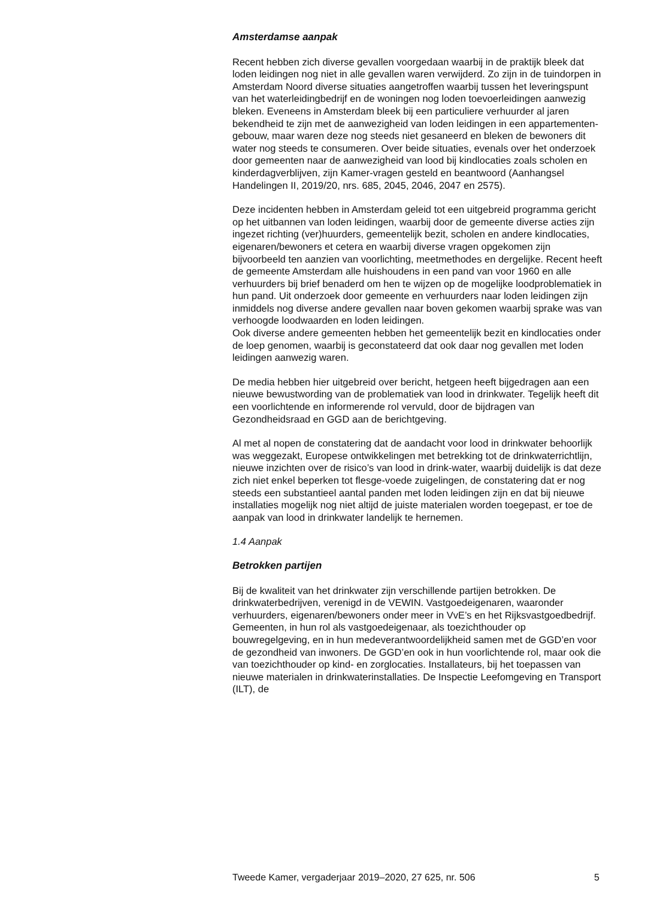Amsterdamse aanpak
Recent hebben zich diverse gevallen voorgedaan waarbij in de praktijk bleek dat loden leidingen nog niet in alle gevallen waren verwijderd. Zo zijn in de tuindorpen in Amsterdam Noord diverse situaties aangetroffen waarbij tussen het leveringspunt van het waterleidingbedrijf en de woningen nog loden toevoerleidingen aanwezig bleken. Eveneens in Amsterdam bleek bij een particuliere verhuurder al jaren bekendheid te zijn met de aanwezigheid van loden leidingen in een appartementen-gebouw, maar waren deze nog steeds niet gesaneerd en bleken de bewoners dit water nog steeds te consumeren. Over beide situaties, evenals over het onderzoek door gemeenten naar de aanwezigheid van lood bij kindlocaties zoals scholen en kinderdagverblijven, zijn Kamer-vragen gesteld en beantwoord (Aanhangsel Handelingen II, 2019/20, nrs. 685, 2045, 2046, 2047 en 2575).
Deze incidenten hebben in Amsterdam geleid tot een uitgebreid programma gericht op het uitbannen van loden leidingen, waarbij door de gemeente diverse acties zijn ingezet richting (ver)huurders, gemeentelijk bezit, scholen en andere kindlocaties, eigenaren/bewoners et cetera en waarbij diverse vragen opgekomen zijn bijvoorbeeld ten aanzien van voorlichting, meetmethodes en dergelijke. Recent heeft de gemeente Amsterdam alle huishoudens in een pand van voor 1960 en alle verhuurders bij brief benaderd om hen te wijzen op de mogelijke loodproblematiek in hun pand. Uit onderzoek door gemeente en verhuurders naar loden leidingen zijn inmiddels nog diverse andere gevallen naar boven gekomen waarbij sprake was van verhoogde loodwaarden en loden leidingen.
Ook diverse andere gemeenten hebben het gemeentelijk bezit en kindlocaties onder de loep genomen, waarbij is geconstateerd dat ook daar nog gevallen met loden leidingen aanwezig waren.
De media hebben hier uitgebreid over bericht, hetgeen heeft bijgedragen aan een nieuwe bewustwording van de problematiek van lood in drinkwater. Tegelijk heeft dit een voorlichtende en informerende rol vervuld, door de bijdragen van Gezondheidsraad en GGD aan de berichtgeving.
Al met al nopen de constatering dat de aandacht voor lood in drinkwater behoorlijk was weggezakt, Europese ontwikkelingen met betrekking tot de drinkwaterrichtlijn, nieuwe inzichten over de risico’s van lood in drink-water, waarbij duidelijk is dat deze zich niet enkel beperken tot flesge-voede zuigelingen, de constatering dat er nog steeds een substantieel aantal panden met loden leidingen zijn en dat bij nieuwe installaties mogelijk nog niet altijd de juiste materialen worden toegepast, er toe de aanpak van lood in drinkwater landelijk te hernemen.
1.4 Aanpak
Betrokken partijen
Bij de kwaliteit van het drinkwater zijn verschillende partijen betrokken. De drinkwaterbedrijven, verenigd in de VEWIN. Vastgoedeigenaren, waaronder verhuurders, eigenaren/bewoners onder meer in VvE’s en het Rijksvastgoedbedrijf. Gemeenten, in hun rol als vastgoedeigenaar, als toezichthouder op bouwregelgeving, en in hun medeverantwoordelijkheid samen met de GGD’en voor de gezondheid van inwoners. De GGD’en ook in hun voorlichtende rol, maar ook die van toezichthouder op kind- en zorglocaties. Installateurs, bij het toepassen van nieuwe materialen in drinkwaterinstallaties. De Inspectie Leefomgeving en Transport (ILT), de
Tweede Kamer, vergaderjaar 2019–2020, 27 625, nr. 506 5